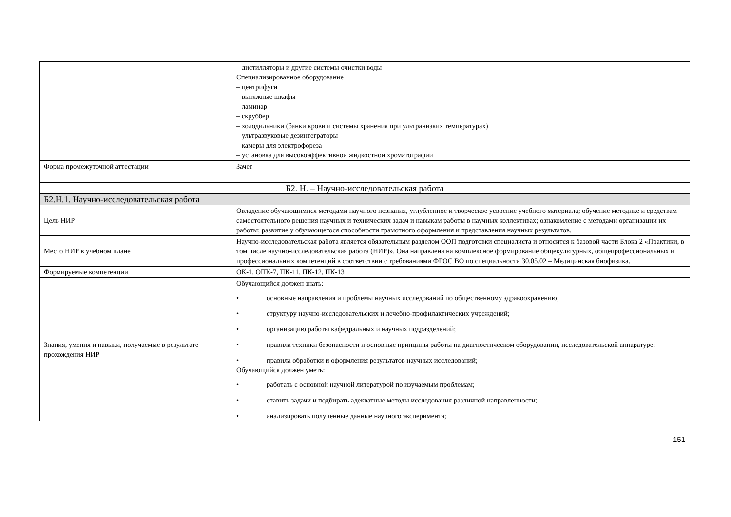| | – дистилляторы и другие системы очистки воды Специализированное оборудование – центрифуги – вытяжные шкафы – ламинар – скруббер – холодильники (банки крови и системы хранения при ультранизких температурах) – ультразвуковые дезинтеграторы – камеры для электрофореза – установка для высокоэффективной жидкостной хроматографии |
| Форма промежуточной аттестации | Зачет |
| Б2. Н. – Научно-исследовательская работа | |
| Б2.Н.1. Научно-исследовательская работа | |
| Цель НИР | Овладение обучающимися методами научного познания, углубленное и творческое усвоение учебного материала; обучение методике и средствам самостоятельного решения научных и технических задач и навыкам работы в научных коллективах; ознакомление с методами организации их работы; развитие у обучающегося способности грамотного оформления и представления научных результатов. |
| Место НИР в учебном плане | Научно-исследовательская работа является обязательным разделом ООП подготовки специалиста и относится к базовой части Блока 2 «Практики, в том числе научно-исследовательская работа (НИР)». Она направлена на комплексное формирование общекультурных, общепрофессиональных и профессиональных компетенций в соответствии с требованиями ФГОС ВО по специальности 30.05.02 – Медицинская биофизика. |
| Формируемые компетенции | ОК-1, ОПК-7, ПК-11, ПК-12, ПК-13 |
| Знания, умения и навыки, получаемые в результате прохождения НИР | Обучающийся должен знать: • основные направления и проблемы научных исследований по общественному здравоохранению; • структуру научно-исследовательских и лечебно-профилактических учреждений; • организацию работы кафедральных и научных подразделений; • правила техники безопасности и основные принципы работы на диагностическом оборудовании, исследовательской аппаратуре; • правила обработки и оформления результатов научных исследований; Обучающийся должен уметь: • работать с основной научной литературой по изучаемым проблемам; • ставить задачи и подбирать адекватные методы исследования различной направленности; • анализировать полученные данные научного эксперимента; |
151